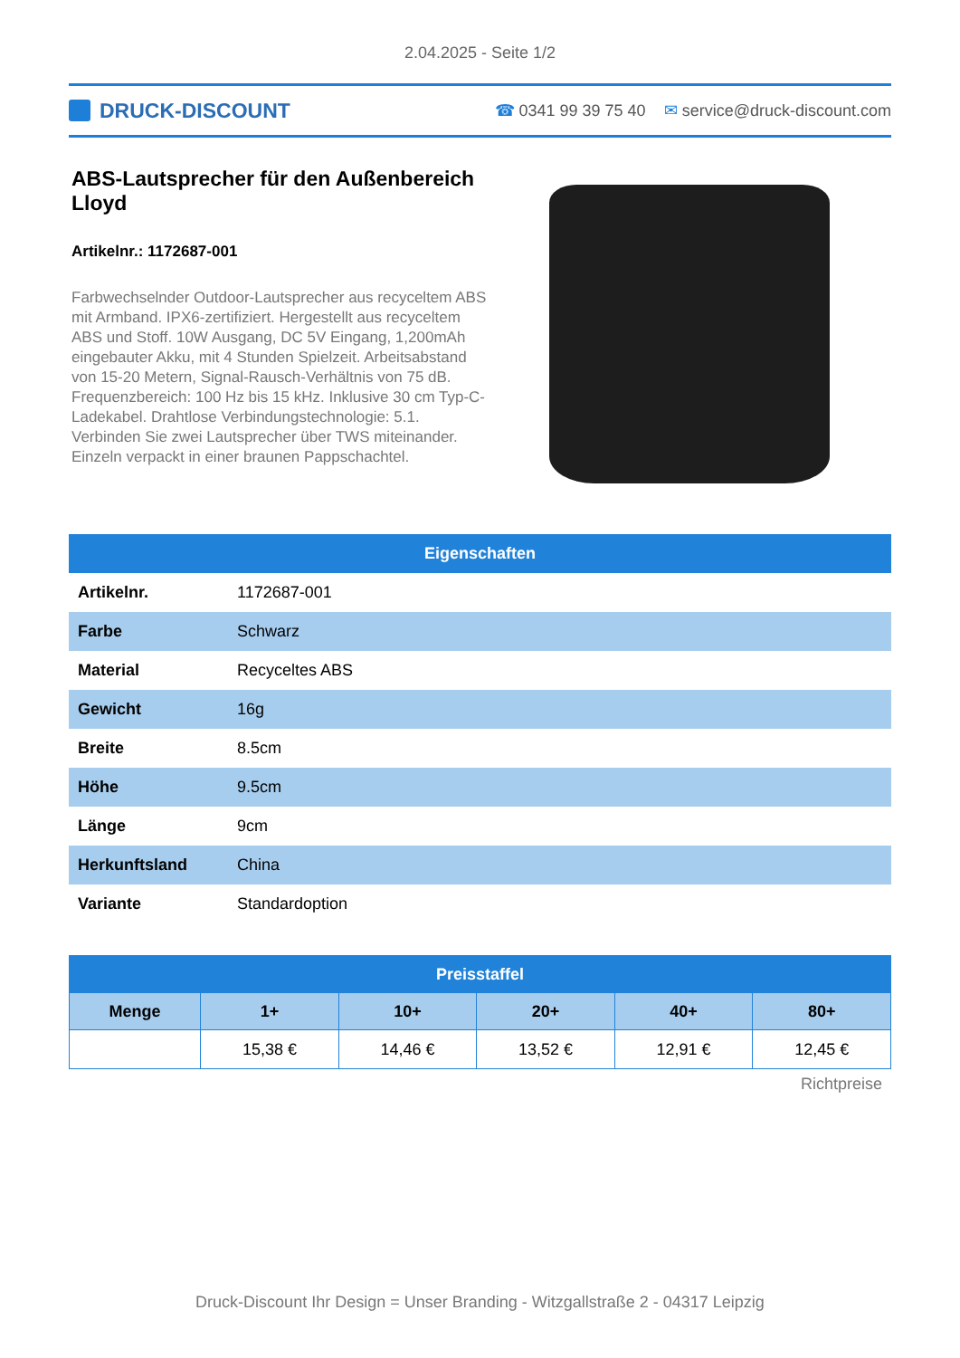2.04.2025 - Seite 1/2
DRUCK-DISCOUNT
☎ 0341 99 39 75 40 ✉ service@druck-discount.com
ABS-Lautsprecher für den Außenbereich Lloyd
Artikelnr.: 1172687-001
Farbwechselnder Outdoor-Lautsprecher aus recyceltem ABS mit Armband. IPX6-zertifiziert. Hergestellt aus recyceltem ABS und Stoff. 10W Ausgang, DC 5V Eingang, 1,200mAh eingebauter Akku, mit 4 Stunden Spielzeit. Arbeitsabstand von 15-20 Metern, Signal-Rausch-Verhältnis von 75 dB. Frequenzbereich: 100 Hz bis 15 kHz. Inklusive 30 cm Typ-C-Ladekabel. Drahtlose Verbindungstechnologie: 5.1. Verbinden Sie zwei Lautsprecher über TWS miteinander. Einzeln verpackt in einer braunen Pappschachtel.
| Eigenschaften | |
| --- | --- |
| Artikelnr. | 1172687-001 |
| Farbe | Schwarz |
| Material | Recyceltes ABS |
| Gewicht | 16g |
| Breite | 8.5cm |
| Höhe | 9.5cm |
| Länge | 9cm |
| Herkunftsland | China |
| Variante | Standardoption |
| Preisstaffel | | | | | |
| --- | --- | --- | --- | --- | --- |
| Menge | 1+ | 10+ | 20+ | 40+ | 80+ |
| | 15,38 € | 14,46 € | 13,52 € | 12,91 € | 12,45 € |
Richtpreise
Druck-Discount Ihr Design = Unser Branding - Witzgallstraße 2 - 04317 Leipzig